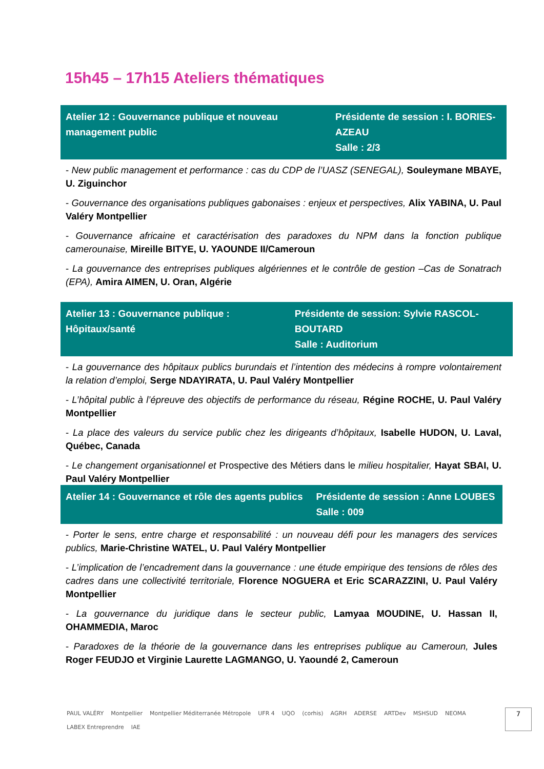15h45 – 17h15 Ateliers thématiques
| Atelier 12 : Gouvernance publique et nouveau management public | Présidente de session : I. BORIES-AZEAU Salle : 2/3 |
- New public management et performance : cas du CDP de l’UASZ (SENEGAL), Souleymane MBAYE, U. Ziguinchor
- Gouvernance des organisations publiques gabonaises : enjeux et perspectives, Alix YABINA, U. Paul Valéry Montpellier
- Gouvernance africaine et caractérisation des paradoxes du NPM dans la fonction publique camerounaise, Mireille BITYE, U. YAOUNDE II/Cameroun
- La gouvernance des entreprises publiques algériennes et le contrôle de gestion –Cas de Sonatrach (EPA), Amira AIMEN, U. Oran, Algérie
| Atelier 13 : Gouvernance publique : Hôpitaux/santé | Présidente de session: Sylvie RASCOL-BOUTARD Salle : Auditorium |
- La gouvernance des hôpitaux publics burundais et l’intention des médecins à rompre volontairement la relation d’emploi, Serge NDAYIRATA, U. Paul Valéry Montpellier
- L’hôpital public à l’épreuve des objectifs de performance du réseau, Régine ROCHE, U. Paul Valéry Montpellier
- La place des valeurs du service public chez les dirigeants d’hôpitaux, Isabelle HUDON, U. Laval, Québec, Canada
- Le changement organisationnel et Prospective des Métiers dans le milieu hospitalier, Hayat SBAI, U. Paul Valéry Montpellier
| Atelier 14 : Gouvernance et rôle des agents publics | Présidente de session : Anne LOUBES Salle : 009 |
- Porter le sens, entre charge et responsabilité : un nouveau défi pour les managers des services publics, Marie-Christine WATEL, U. Paul Valéry Montpellier
- L’implication de l’encadrement dans la gouvernance : une étude empirique des tensions de rôles des cadres dans une collectivité territoriale, Florence NOGUERA et Eric SCARAZZINI, U. Paul Valéry Montpellier
- La gouvernance du juridique dans le secteur public, Lamyaa MOUDINE, U. Hassan II, OHAMMEDIA, Maroc
- Paradoxes de la théorie de la gouvernance dans les entreprises publique au Cameroun, Jules Roger FEUDJO et Virginie Laurette LAGMANGO, U. Yaoundé 2, Cameroun
PAUL VALÉRY Montpellier Montpellier Méditerranée Métropole UFR 4 UQO (corhis) AGRH ADERSE ARTDev MSHSUD NEOMA LABEX Entreprendre IAE
7